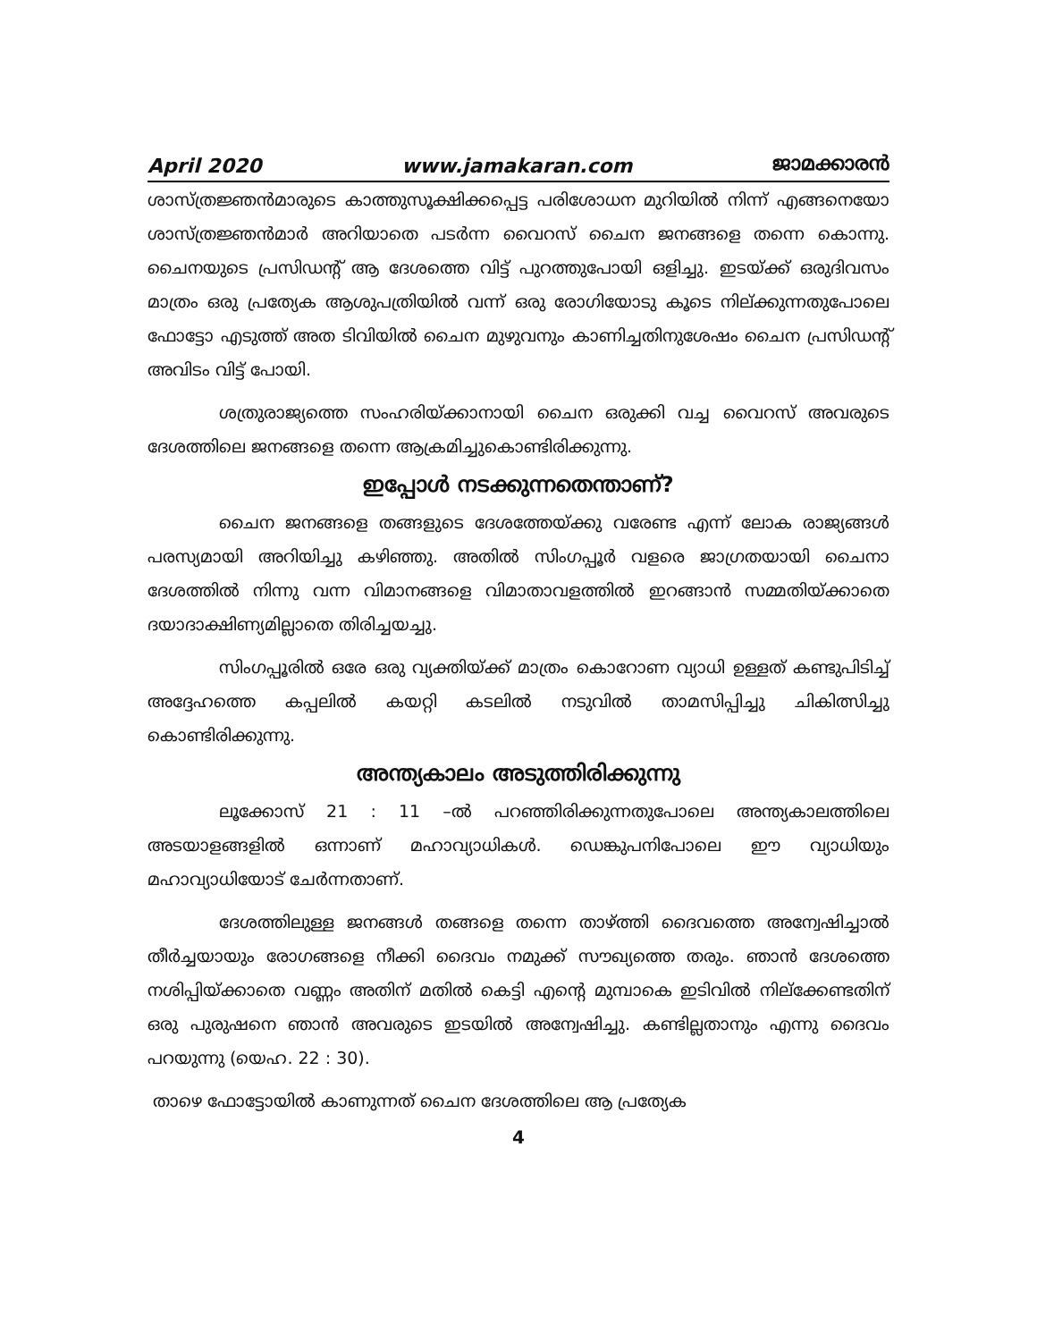April 2020 www.jamakaran.com ജാമക്കാരൻ
ശാസ്ത്രജ്ഞൻമാരുടെ കാത്തുസൂക്ഷിക്കപ്പെട്ട പരിശോധന മുറിയിൽ നിന്ന് എങ്ങനെയോ ശാസ്ത്രജ്ഞൻമാർ അറിയാതെ പടർന്ന വൈറസ് ചൈന ജനങ്ങളെ തന്നെ കൊന്നു. ചൈനയുടെ പ്രസിഡന്റ് ആ ദേശത്തെ വിട്ട് പുറത്തുപോയി ഒളിച്ചു. ഇടയ്ക്ക് ഒരുദിവസം മാത്രം ഒരു പ്രത്യേക ആശുപത്രിയിൽ വന്ന് ഒരു രോഗിയോടു കൂടെ നില്ക്കുന്നതുപോലെ ഫോട്ടോ എടുത്ത് അത ടിവിയിൽ ചൈന മുഴുവനും കാണിച്ചതിനുശേഷം ചൈന പ്രസിഡന്റ് അവിടം വിട്ട് പോയി.
ശത്രുരാജ്യത്തെ സംഹരിയ്ക്കാനായി ചൈന ഒരുക്കി വച്ച വൈറസ് അവരുടെ ദേശത്തിലെ ജനങ്ങളെ തന്നെ ആക്രമിച്ചുകൊണ്ടിരിക്കുന്നു.
ഇപ്പോൾ നടക്കുന്നതെന്താണ്?
ചൈന ജനങ്ങളെ തങ്ങളുടെ ദേശത്തേയ്ക്കു വരേണ്ട എന്ന് ലോക രാജ്യങ്ങൾ പരസ്യമായി അറിയിച്ചു കഴിഞ്ഞു. അതിൽ സിംഗപ്പൂർ വളരെ ജാഗ്രതയായി ചൈനാ ദേശത്തിൽ നിന്നു വന്ന വിമാനങ്ങളെ വിമാതാവളത്തിൽ ഇറങ്ങാൻ സമ്മതിയ്ക്കാതെ ദയാദാക്ഷിണ്യമില്ലാതെ തിരിച്ചയച്ചു.
സിംഗപ്പൂരിൽ ഒരേ ഒരു വ്യക്തിയ്ക്ക് മാത്രം കൊറോണ വ്യാധി ഉള്ളത് കണ്ടുപിടിച്ച് അദ്ദേഹത്തെ കപ്പലിൽ കയറ്റി കടലിൽ നടുവിൽ താമസിപ്പിച്ചു ചികിത്സിച്ചു കൊണ്ടിരിക്കുന്നു.
അന്ത്യകാലം അടുത്തിരിക്കുന്നു
ലൂക്കോസ് 21 : 11 –ൽ പറഞ്ഞിരിക്കുന്നതുപോലെ അന്ത്യകാലത്തിലെ അടയാളങ്ങളിൽ ഒന്നാണ് മഹാവ്യാധികൾ. ഡെങ്കുപനിപോലെ ഈ വ്യാധിയും മഹാവ്യാധിയോട് ചേർന്നതാണ്.
ദേശത്തിലുള്ള ജനങ്ങൾ തങ്ങളെ തന്നെ താഴ്ത്തി ദൈവത്തെ അന്വേഷിച്ചാൽ തീർച്ചയായും രോഗങ്ങളെ നീക്കി ദൈവം നമുക്ക് സൗഖ്യത്തെ തരും. ഞാൻ ദേശത്തെ നശിപ്പിയ്ക്കാതെ വണ്ണം അതിന് മതിൽ കെട്ടി എന്റെ മുമ്പാകെ ഇടിവിൽ നില്ക്കേണ്ടതിന് ഒരു പുരുഷനെ ഞാൻ അവരുടെ ഇടയിൽ അന്വേഷിച്ചു. കണ്ടില്ലതാനും എന്നു ദൈവം പറയുന്നു (യെഹ. 22 : 30).
താഴെ ഫോട്ടോയിൽ കാണുന്നത് ചൈന ദേശത്തിലെ ആ പ്രത്യേക
4